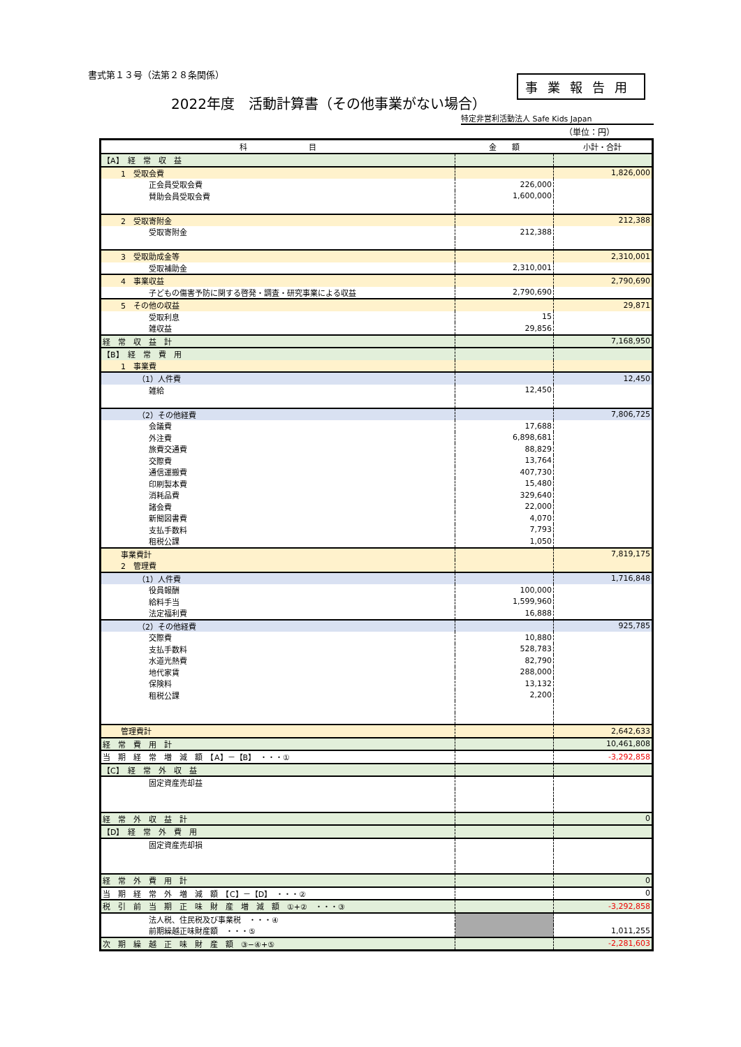書式第１３号（法第２８条関係）
2022年度　活動計算書（その他事業がない場合）
事業報告用
特定非営利活動法人 Safe Kids Japan
（単位：円）
| 科 目 | 金 額 | 小計・合計 |
| --- | --- | --- |
| 【A】 経 常 収 益 | | |
| 1 受取会費 | | 1,826,000 |
| 正会員受取会費 | 226,000 | |
| 賛助会員受取会費 | 1,600,000 | |
| 2 受取寄附金 | | 212,388 |
| 受取寄附金 | 212,388 | |
| 3 受取助成金等 | | 2,310,001 |
| 受取補助金 | 2,310,001 | |
| 4 事業収益 | | 2,790,690 |
| 子どもの傷害予防に関する啓発・調査・研究事業による収益 | 2,790,690 | |
| 5 その他の収益 | | 29,871 |
| 受取利息 | 15 | |
| 雑収益 | 29,856 | |
| 経 常 収 益 計 | | 7,168,950 |
| 【B】 経 常 費 用 | | |
| 1 事業費 | | |
| （1）人件費 | | 12,450 |
| 雑給 | 12,450 | |
| （2）その他経費 | | 7,806,725 |
| 会議費 | 17,688 | |
| 外注費 | 6,898,681 | |
| 旅費交通費 | 88,829 | |
| 交際費 | 13,764 | |
| 通信運搬費 | 407,730 | |
| 印刷製本費 | 15,480 | |
| 消耗品費 | 329,640 | |
| 諸会費 | 22,000 | |
| 新聞図書費 | 4,070 | |
| 支払手数料 | 7,793 | |
| 租税公課 | 1,050 | |
| 事業費計 | | 7,819,175 |
| 2 管理費 | | |
| （1）人件費 | | 1,716,848 |
| 役員報酬 | 100,000 | |
| 給料手当 | 1,599,960 | |
| 法定福利費 | 16,888 | |
| （2）その他経費 | | 925,785 |
| 交際費 | 10,880 | |
| 支払手数料 | 528,783 | |
| 水道光熱費 | 82,790 | |
| 地代家賃 | 288,000 | |
| 保険料 | 13,132 | |
| 租税公課 | 2,200 | |
| 管理費計 | | 2,642,633 |
| 経 常 費 用 計 | | 10,461,808 |
| 当 期 経 常 増 減 額 【A】－【B】 ・・・① | | -3,292,858 |
| 【C】 経 常 外 収 益 | | |
| 固定資産売却益 | | |
| 経 常 外 収 益 計 | | 0 |
| 【D】 経 常 外 費 用 | | |
| 固定資産売却損 | | |
| 経 常 外 費 用 計 | | 0 |
| 当 期 経 常 外 増 減 額 【C】－【D】 ・・・② | | 0 |
| 税 引 前 当 期 正 味 財 産 増 減 額 ①+② ・・・③ | | -3,292,858 |
| 法人税、住民税及び事業税 ・・・④ | | |
| 前期繰越正味財産額 ・・・⑤ | | 1,011,255 |
| 次 期 繰 越 正 味 財 産 額 ③−④+⑤ | | -2,281,603 |